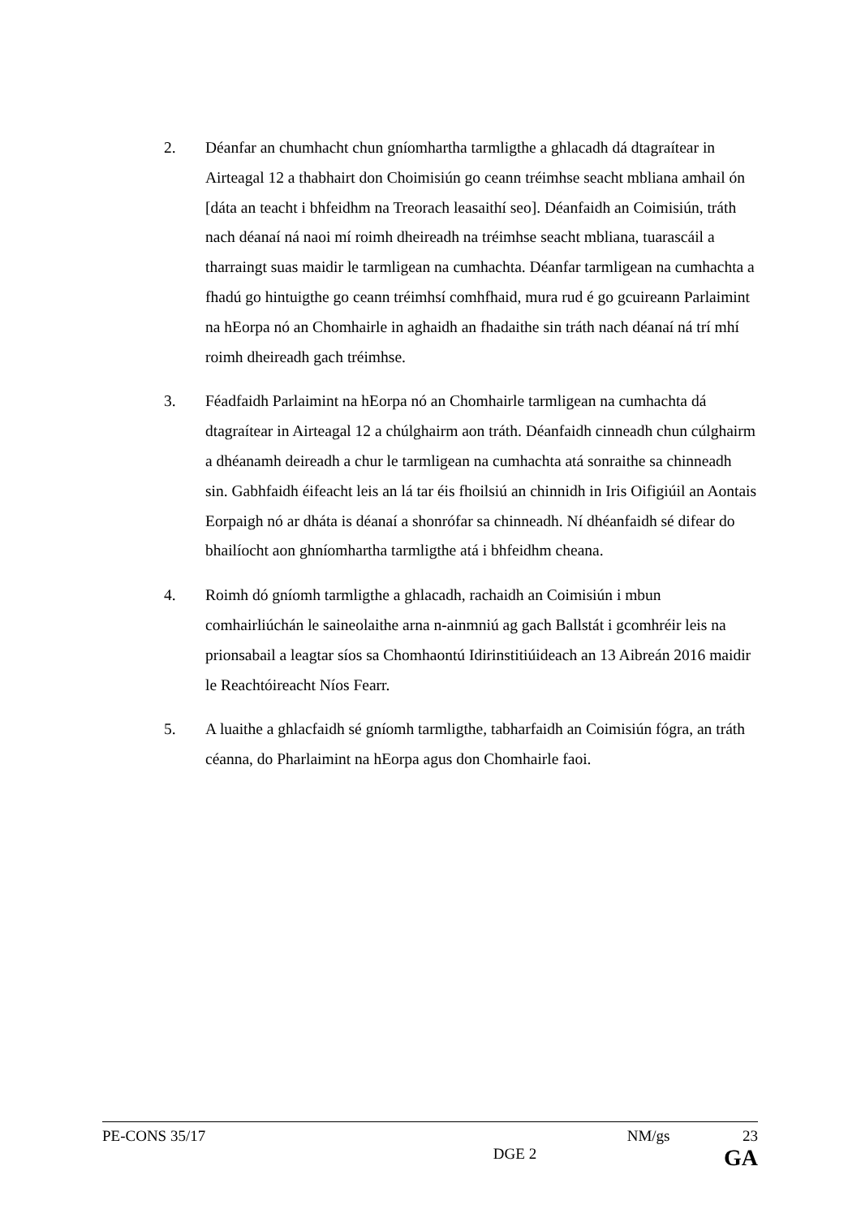2. Déanfar an chumhacht chun gníomhartha tarmligthe a ghlacadh dá dtagraítear in Airteagal 12 a thabhairt don Choimisiún go ceann tréimhse seacht mbliana amhail ón [dáta an teacht i bhfeidhm na Treorach leasaithí seo]. Déanfaidh an Coimisiún, tráth nach déanaí ná naoi mí roimh dheireadh na tréimhse seacht mbliana, tuarascáil a tharraingt suas maidir le tarmligean na cumhachta. Déanfar tarmligean na cumhachta a fhadú go hintuigthe go ceann tréimhsí comhfhaid, mura rud é go gcuireann Parlaimint na hEorpa nó an Chomhairle in aghaidh an fhadaithe sin tráth nach déanaí ná trí mhí roimh dheireadh gach tréimhse.
3. Féadfaidh Parlaimint na hEorpa nó an Chomhairle tarmligean na cumhachta dá dtagraítear in Airteagal 12 a chúlghairm aon tráth. Déanfaidh cinneadh chun cúlghairm a dhéanamh deireadh a chur le tarmligean na cumhachta atá sonraithe sa chinneadh sin. Gabhfaidh éifeacht leis an lá tar éis fhoilsiú an chinnidh in Iris Oifigiúil an Aontais Eorpaigh nó ar dháta is déanaí a shonrófar sa chinneadh. Ní dhéanfaidh sé difear do bhailíocht aon ghníomhartha tarmligthe atá i bhfeidhm cheana.
4. Roimh dó gníomh tarmligthe a ghlacadh, rachaidh an Coimisiún i mbun comhairliúchán le saineolaithe arna n-ainmniú ag gach Ballstát i gcomhréir leis na prionsabail a leagtar síos sa Chomhaontú Idirinstitiúideach an 13 Aibreán 2016 maidir le Reachtóireacht Níos Fearr.
5. A luaithe a ghlacfaidh sé gníomh tarmligthe, tabharfaidh an Coimisiún fógra, an tráth céanna, do Pharlaimint na hEorpa agus don Chomhairle faoi.
PE-CONS 35/17 NM/gs 23
DGE 2 GA